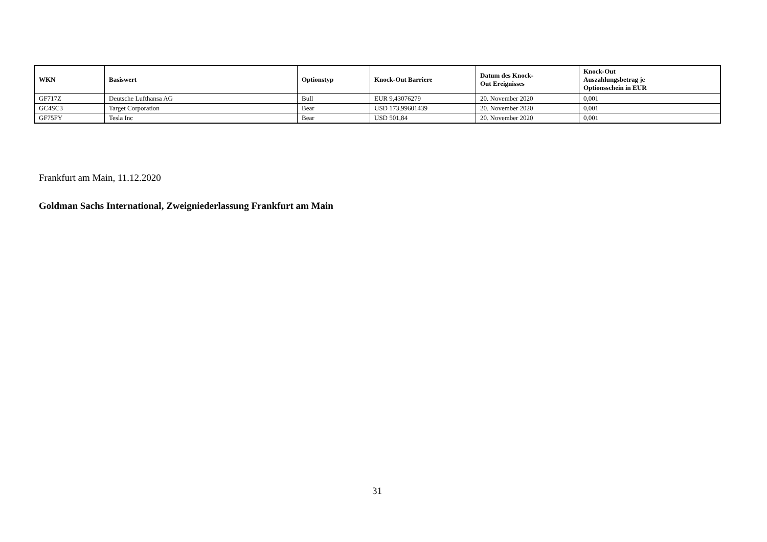| WKN | Basiswert | Optionstyp | Knock-Out Barriere | Datum des Knock- Out Ereignisses | Knock-Out Auszahlungsbetrag je Optionsschein in EUR |
| --- | --- | --- | --- | --- | --- |
| GF717Z | Deutsche Lufthansa AG | Bull | EUR 9,43076279 | 20. November 2020 | 0,001 |
| GC4SC3 | Target Corporation | Bear | USD 173,99601439 | 20. November 2020 | 0,001 |
| GF75FY | Tesla Inc | Bear | USD 501,84 | 20. November 2020 | 0,001 |
Frankfurt am Main, 11.12.2020
Goldman Sachs International, Zweigniederlassung Frankfurt am Main
31